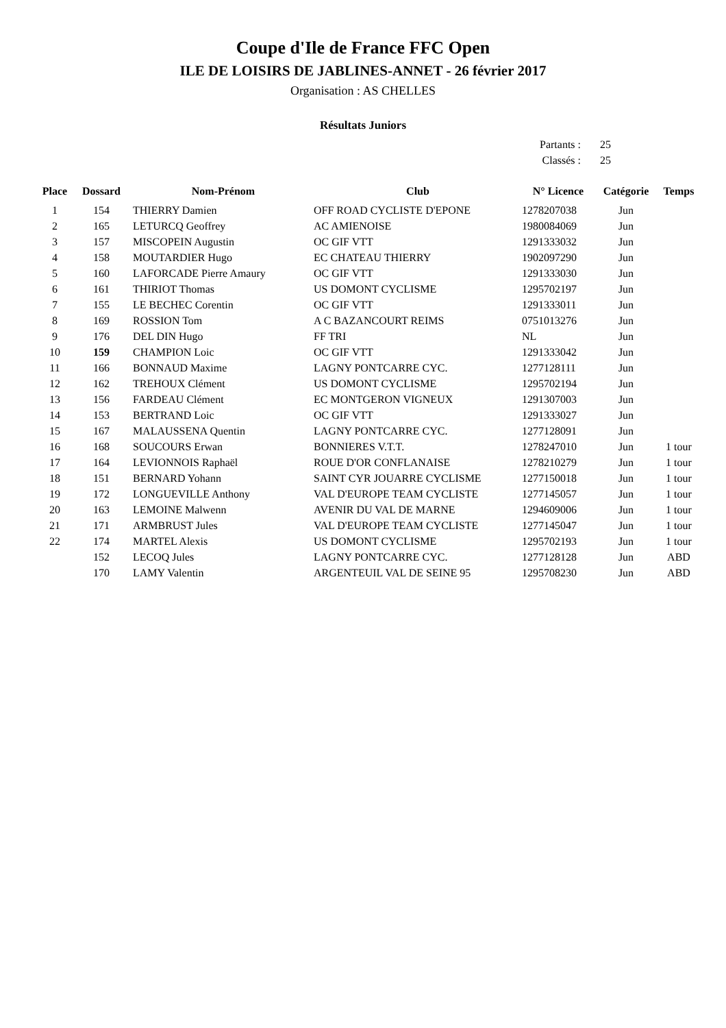Coupe d'Ile de France FFC Open
ILE DE LOISIRS DE JABLINES-ANNET - 26 février 2017
Organisation : AS CHELLES
Résultats Juniors
Partants : 25
Classés : 25
| Place | Dossard | Nom-Prénom | Club | N° Licence | Catégorie | Temps |
| --- | --- | --- | --- | --- | --- | --- |
| 1 | 154 | THIERRY Damien | OFF ROAD CYCLISTE D'EPONE | 1278207038 | Jun | |
| 2 | 165 | LETURCQ Geoffrey | AC AMIENOISE | 1980084069 | Jun | |
| 3 | 157 | MISCOPEIN Augustin | OC GIF VTT | 1291333032 | Jun | |
| 4 | 158 | MOUTARDIER Hugo | EC CHATEAU THIERRY | 1902097290 | Jun | |
| 5 | 160 | LAFORCADE Pierre Amaury | OC GIF VTT | 1291333030 | Jun | |
| 6 | 161 | THIRIOT Thomas | US DOMONT CYCLISME | 1295702197 | Jun | |
| 7 | 155 | LE BECHEC Corentin | OC GIF VTT | 1291333011 | Jun | |
| 8 | 169 | ROSSION Tom | A C BAZANCOURT REIMS | 0751013276 | Jun | |
| 9 | 176 | DEL DIN Hugo | FF TRI | NL | Jun | |
| 10 | 159 | CHAMPION Loic | OC GIF VTT | 1291333042 | Jun | |
| 11 | 166 | BONNAUD Maxime | LAGNY PONTCARRE CYC. | 1277128111 | Jun | |
| 12 | 162 | TREHOUX Clément | US DOMONT CYCLISME | 1295702194 | Jun | |
| 13 | 156 | FARDEAU Clément | EC MONTGERON VIGNEUX | 1291307003 | Jun | |
| 14 | 153 | BERTRAND Loic | OC GIF VTT | 1291333027 | Jun | |
| 15 | 167 | MALAUSSENA Quentin | LAGNY PONTCARRE CYC. | 1277128091 | Jun | |
| 16 | 168 | SOUCOURS Erwan | BONNIERES V.T.T. | 1278247010 | Jun | 1 tour |
| 17 | 164 | LEVIONNOIS Raphaël | ROUE D'OR CONFLANAISE | 1278210279 | Jun | 1 tour |
| 18 | 151 | BERNARD Yohann | SAINT CYR JOUARRE CYCLISME | 1277150018 | Jun | 1 tour |
| 19 | 172 | LONGUEVILLE Anthony | VAL D'EUROPE TEAM CYCLISTE | 1277145057 | Jun | 1 tour |
| 20 | 163 | LEMOINE Malwenn | AVENIR DU VAL DE MARNE | 1294609006 | Jun | 1 tour |
| 21 | 171 | ARMBRUST Jules | VAL D'EUROPE TEAM CYCLISTE | 1277145047 | Jun | 1 tour |
| 22 | 174 | MARTEL Alexis | US DOMONT CYCLISME | 1295702193 | Jun | 1 tour |
| | 152 | LECOQ Jules | LAGNY PONTCARRE CYC. | 1277128128 | Jun | ABD |
| | 170 | LAMY Valentin | ARGENTEUIL VAL DE SEINE 95 | 1295708230 | Jun | ABD |